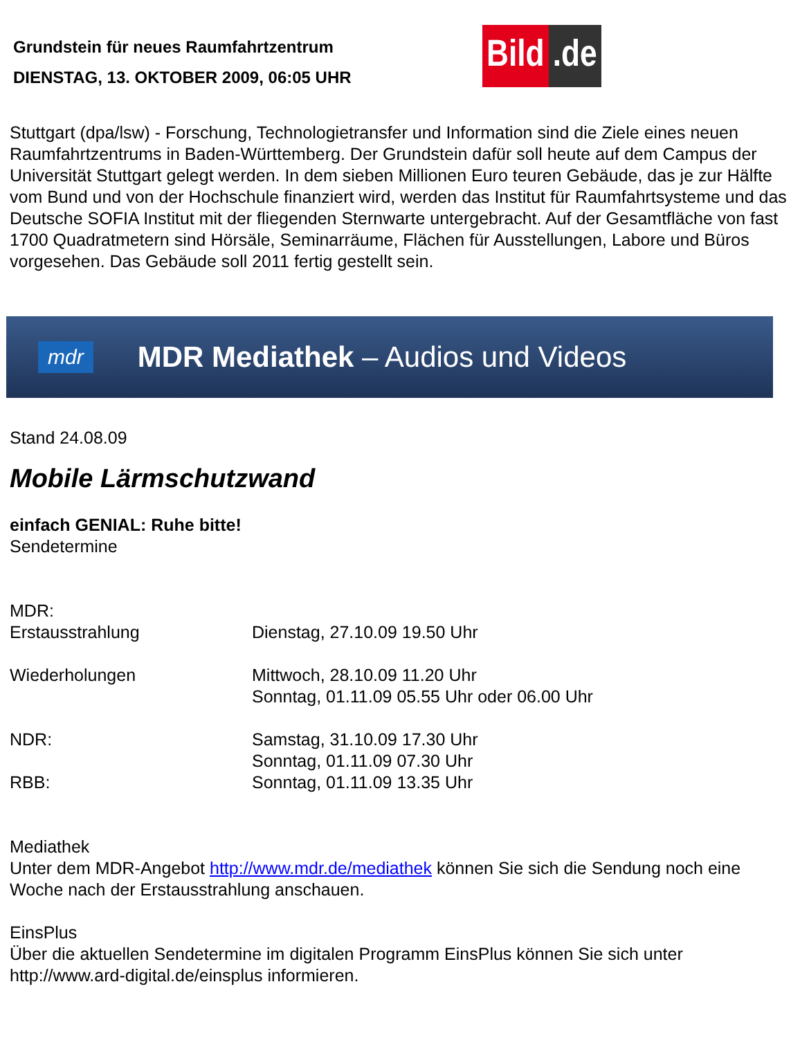Grundstein für neues Raumfahrtzentrum
DIENSTAG, 13. OKTOBER 2009, 06:05 UHR
Bild.de
Stuttgart (dpa/lsw) - Forschung, Technologietransfer und Information sind die Ziele eines neuen Raumfahrtzentrums in Baden-Württemberg. Der Grundstein dafür soll heute auf dem Campus der Universität Stuttgart gelegt werden. In dem sieben Millionen Euro teuren Gebäude, das je zur Hälfte vom Bund und von der Hochschule finanziert wird, werden das Institut für Raumfahrtsysteme und das Deutsche SOFIA Institut mit der fliegenden Sternwarte untergebracht. Auf der Gesamtfläche von fast 1700 Quadratmetern sind Hörsäle, Seminarräume, Flächen für Ausstellungen, Labore und Büros vorgesehen. Das Gebäude soll 2011 fertig gestellt sein.
mdr MDR Mediathek – Audios und Videos
Stand 24.08.09
Mobile Lärmschutzwand
einfach GENIAL: Ruhe bitte!
Sendetermine
MDR:
| Erstausstrahlung | Dienstag, 27.10.09 19.50 Uhr |
| Wiederholungen | Mittwoch, 28.10.09 11.20 Uhr Sonntag, 01.11.09 05.55 Uhr oder 06.00 Uhr |
| NDR: | Samstag, 31.10.09 17.30 Uhr Sonntag, 01.11.09 07.30 Uhr |
| RBB: | Sonntag, 01.11.09 13.35 Uhr |
Mediathek
Unter dem MDR-Angebot http://www.mdr.de/mediathek können Sie sich die Sendung noch eine Woche nach der Erstausstrahlung anschauen.
EinsPlus
Über die aktuellen Sendetermine im digitalen Programm EinsPlus können Sie sich unter http://www.ard-digital.de/einsplus informieren.